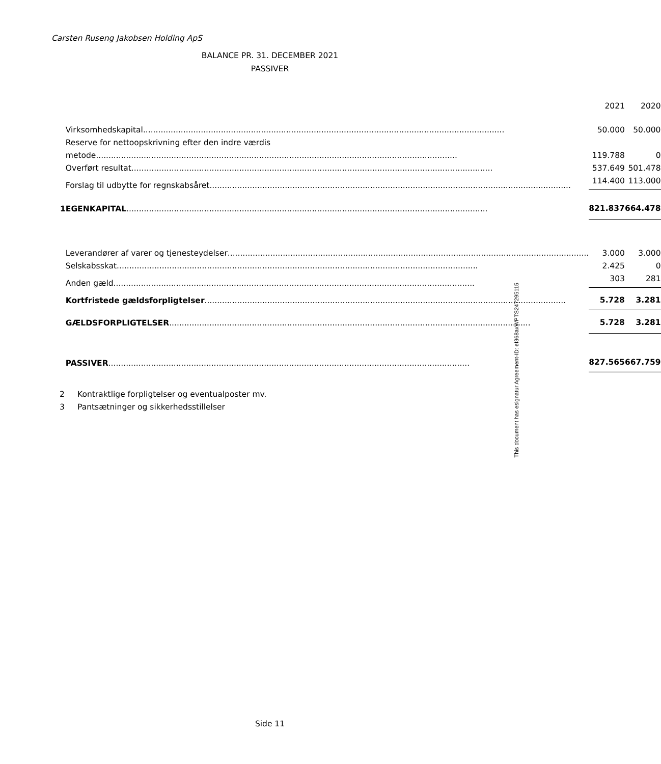Carsten Ruseng Jakobsen Holding ApS
BALANCE PR. 31. DECEMBER 2021
PASSIVER
| | | | 2021 | | 2020 |
| | Virksomhedskapital | | 50.000 | | 50.000 |
| | Reserve for nettoopskrivning efter den indre værdis | | | | |
| | metode | | 119.788 | | 0 |
| | Overført resultat | | 537.649 | | 501.478 |
| | Forslag til udbytte for regnskabsåret | | 114.400 | | 113.000 |
| 1 | EGENKAPITAL | | 821.837 | | 664.478 |
| | Leverandører af varer og tjenesteydelser | | 3.000 | | 3.000 |
| | Selskabsskat | | 2.425 | | 0 |
| | Anden gæld | | 303 | | 281 |
| | Kortfristede gældsforpligtelser | | 5.728 | | 3.281 |
| | GÆLDSFORPLIGTELSER | | 5.728 | | 3.281 |
| | PASSIVER | | 827.565 | | 667.759 |
2 Kontraktlige forpligtelser og eventualposter mv.
3 Pantsætninger og sikkerhedsstillelser
Side 11
This document has esignatur Agreement-ID: ef368axWPTS247295115